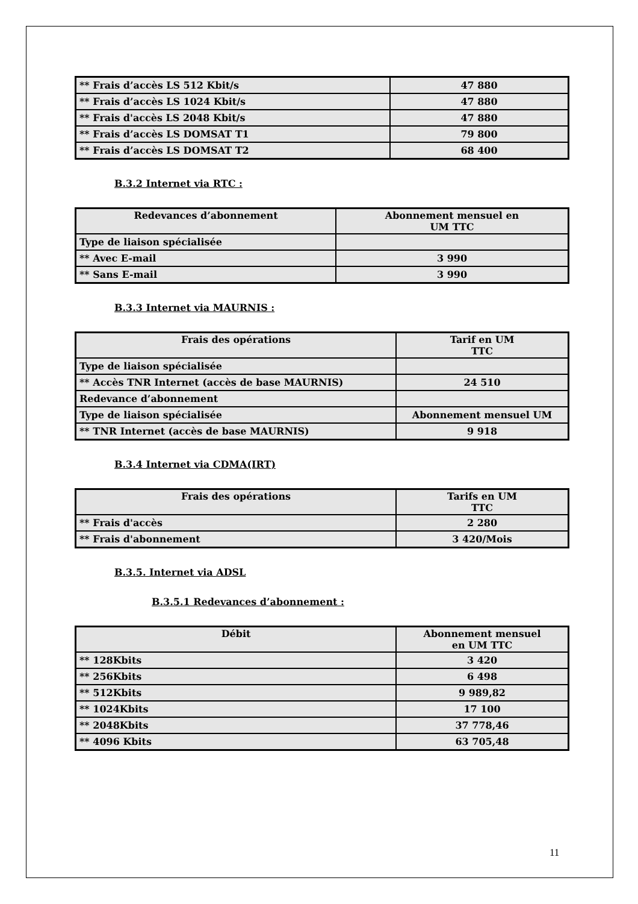| ** Frais d’accès LS 512 Kbit/s | 47 880 |
| ** Frais d’accès LS 1024 Kbit/s | 47 880 |
| ** Frais d'accès LS 2048 Kbit/s | 47 880 |
| ** Frais d’accès LS DOMSAT T1 | 79 800 |
| ** Frais d’accès LS DOMSAT T2 | 68 400 |
B.3.2 Internet via RTC :
| Redevances d’abonnement | Abonnement mensuel en UM TTC |
| --- | --- |
| Type de liaison spécialisée | |
| ** Avec E-mail | 3 990 |
| ** Sans E-mail | 3 990 |
B.3.3 Internet via MAURNIS :
| Frais des opérations | Tarif en UM TTC |
| --- | --- |
| Type de liaison spécialisée | |
| ** Accès TNR Internet (accès de base MAURNIS) | 24 510 |
| Redevance d’abonnement | |
| Type de liaison spécialisée | Abonnement mensuel UM |
| ** TNR Internet (accès de base MAURNIS) | 9 918 |
B.3.4 Internet via CDMA(IRT)
| Frais des opérations | Tarifs en UM TTC |
| --- | --- |
| ** Frais d'accès | 2 280 |
| ** Frais d'abonnement | 3 420/Mois |
B.3.5. Internet via ADSL
B.3.5.1 Redevances d’abonnement :
| Débit | Abonnement mensuel en UM TTC |
| --- | --- |
| ** 128Kbits | 3 420 |
| ** 256Kbits | 6 498 |
| ** 512Kbits | 9 989,82 |
| ** 1024Kbits | 17 100 |
| ** 2048Kbits | 37 778,46 |
| ** 4096 Kbits | 63 705,48 |
11